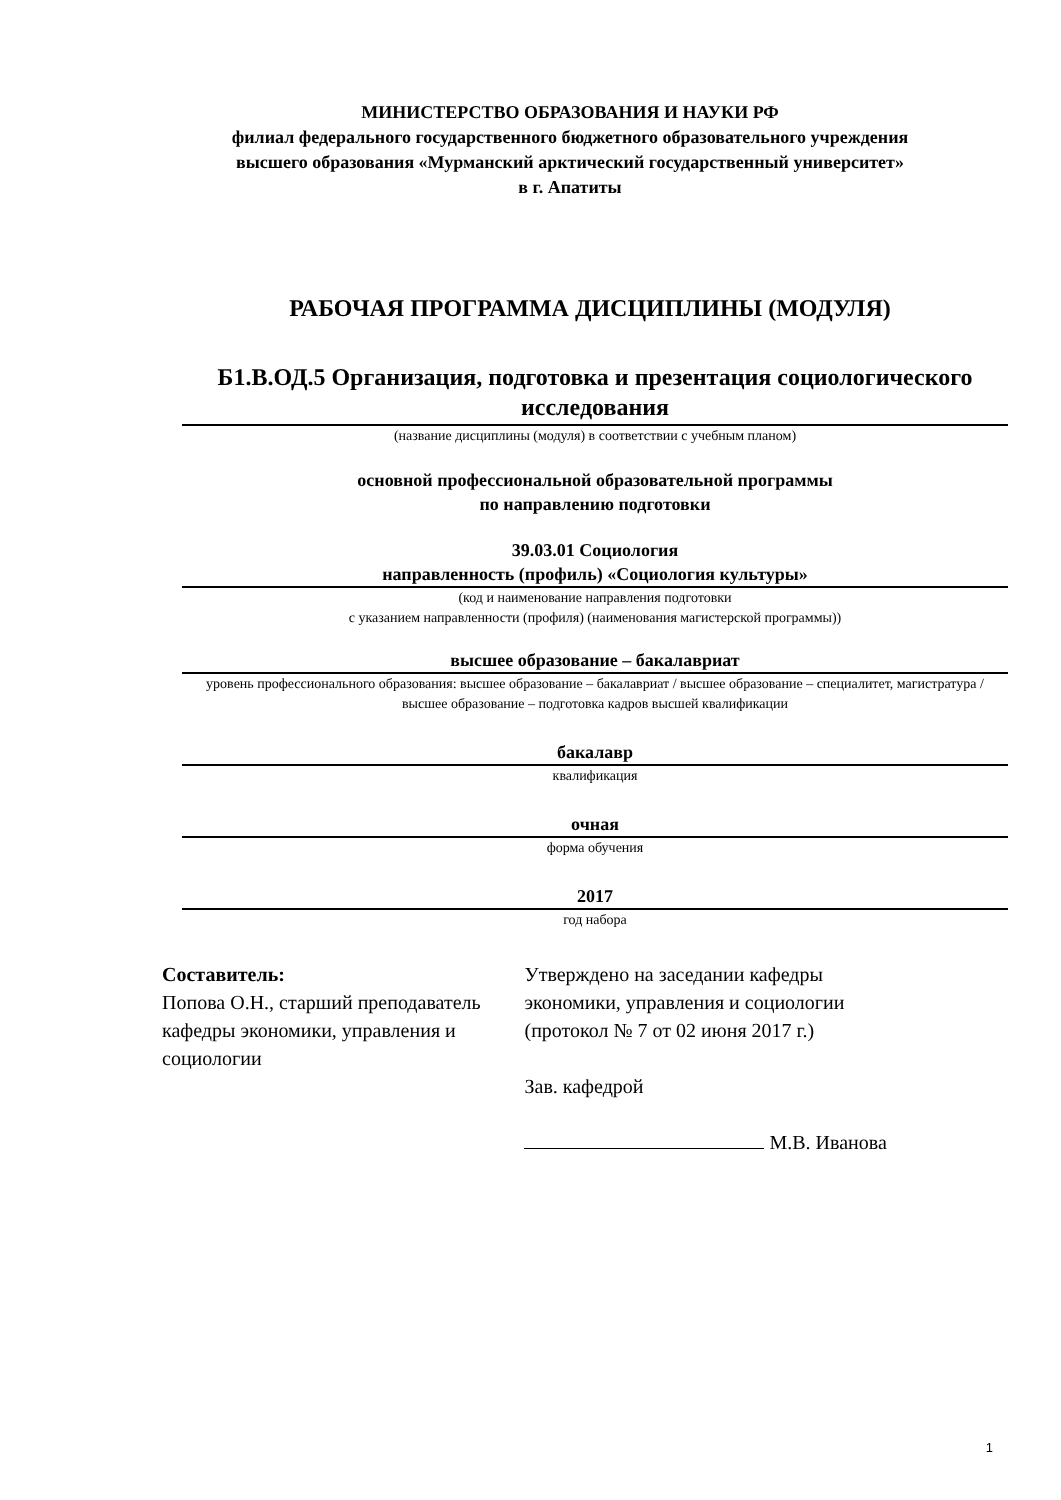МИНИСТЕРСТВО ОБРАЗОВАНИЯ И НАУКИ РФ
филиал федерального государственного бюджетного образовательного учреждения
высшего образования «Мурманский арктический государственный университет»
в г. Апатиты
РАБОЧАЯ ПРОГРАММА ДИСЦИПЛИНЫ (МОДУЛЯ)
Б1.В.ОД.5 Организация, подготовка и презентация социологического исследования
(название дисциплины (модуля) в соответствии с учебным планом)
основной профессиональной образовательной программы
по направлению подготовки
39.03.01 Социология
направленность (профиль) «Социология культуры»
(код и наименование направления подготовки
с указанием направленности (профиля) (наименования магистерской программы))
высшее образование – бакалавриат
уровень профессионального образования: высшее образование – бакалавриат / высшее образование – специалитет, магистратура / высшее образование – подготовка кадров высшей квалификации
бакалавр
квалификация
очная
форма обучения
2017
год набора
Составитель:
Попова О.Н., старший преподаватель кафедры экономики, управления и социологии
Утверждено на заседании кафедры экономики, управления и социологии (протокол № 7 от 02 июня 2017 г.)
Зав. кафедрой
М.В. Иванова
1